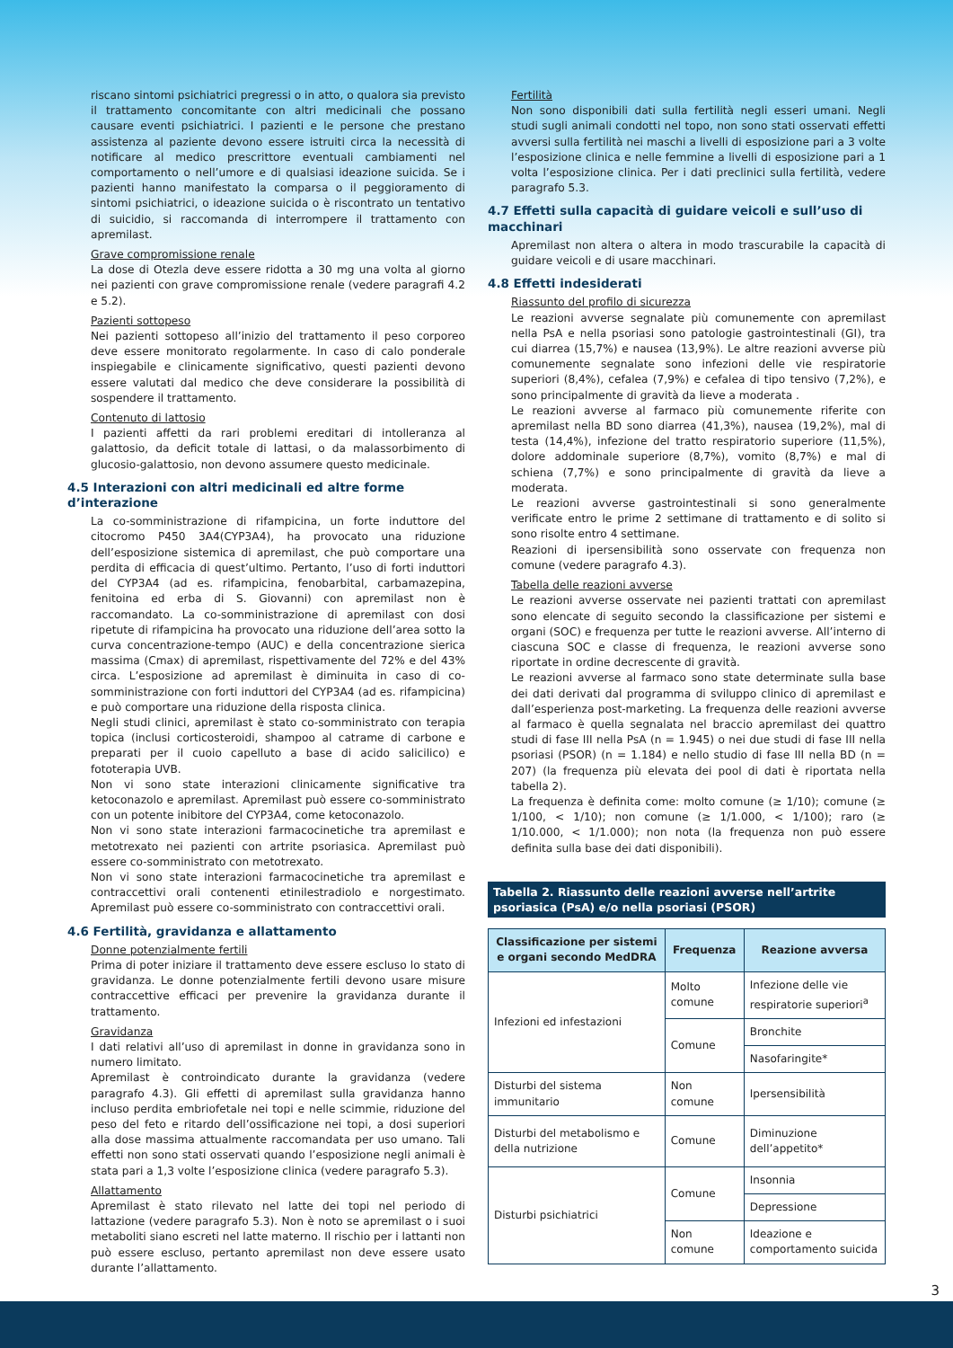riscano sintomi psichiatrici pregressi o in atto, o qualora sia previsto il trattamento concomitante con altri medicinali che possano causare eventi psichiatrici. I pazienti e le persone che prestano assistenza al paziente devono essere istruiti circa la necessità di notificare al medico prescrittore eventuali cambiamenti nel comportamento o nell’umore e di qualsiasi ideazione suicida. Se i pazienti hanno manifestato la comparsa o il peggioramento di sintomi psichiatrici, o ideazione suicida o è riscontrato un tentativo di suicidio, si raccomanda di interrompere il trattamento con apremilast.
Grave compromissione renale
La dose di Otezla deve essere ridotta a 30 mg una volta al giorno nei pazienti con grave compromissione renale (vedere paragrafi 4.2 e 5.2).
Pazienti sottopeso
Nei pazienti sottopeso all’inizio del trattamento il peso corporeo deve essere monitorato regolarmente. In caso di calo ponderale inspiegabile e clinicamente significativo, questi pazienti devono essere valutati dal medico che deve considerare la possibilità di sospendere il trattamento.
Contenuto di lattosio
I pazienti affetti da rari problemi ereditari di intolleranza al galattosio, da deficit totale di lattasi, o da malassorbimento di glucosio-galattosio, non devono assumere questo medicinale.
4.5 Interazioni con altri medicinali ed altre forme d’interazione
La co-somministrazione di rifampicina, un forte induttore del citocromo P450 3A4(CYP3A4), ha provocato una riduzione dell’esposizione sistemica di apremilast, che può comportare una perdita di efficacia di quest’ultimo. Pertanto, l’uso di forti induttori del CYP3A4 (ad es. rifampicina, fenobarbital, carbamazepina, fenitoina ed erba di S. Giovanni) con apremilast non è raccomandato. La co-somministrazione di apremilast con dosi ripetute di rifampicina ha provocato una riduzione dell’area sotto la curva concentrazione-tempo (AUC) e della concentrazione sierica massima (Cmax) di apremilast, rispettivamente del 72% e del 43% circa. L’esposizione ad apremilast è diminuita in caso di co-somministrazione con forti induttori del CYP3A4 (ad es. rifampicina) e può comportare una riduzione della risposta clinica.
Negli studi clinici, apremilast è stato co-somministrato con terapia topica (inclusi corticosteroidi, shampoo al catrame di carbone e preparati per il cuoio capelluto a base di acido salicilico) e fototerapia UVB.
Non vi sono state interazioni clinicamente significative tra ketoconazolo e apremilast. Apremilast può essere co-somministrato con un potente inibitore del CYP3A4, come ketoconazolo.
Non vi sono state interazioni farmacocinetiche tra apremilast e metotrexato nei pazienti con artrite psoriasica. Apremilast può essere co-somministrato con metotrexato.
Non vi sono state interazioni farmacocinetiche tra apremilast e contraccettivi orali contenenti etinilestradiolo e norgestimato. Apremilast può essere co-somministrato con contraccettivi orali.
4.6 Fertilità, gravidanza e allattamento
Donne potenzialmente fertili
Prima di poter iniziare il trattamento deve essere escluso lo stato di gravidanza. Le donne potenzialmente fertili devono usare misure contraccettive efficaci per prevenire la gravidanza durante il trattamento.
Gravidanza
I dati relativi all’uso di apremilast in donne in gravidanza sono in numero limitato.
Apremilast è controindicato durante la gravidanza (vedere paragrafo 4.3). Gli effetti di apremilast sulla gravidanza hanno incluso perdita embriofetale nei topi e nelle scimmie, riduzione del peso del feto e ritardo dell’ossificazione nei topi, a dosi superiori alla dose massima attualmente raccomandata per uso umano. Tali effetti non sono stati osservati quando l’esposizione negli animali è stata pari a 1,3 volte l’esposizione clinica (vedere paragrafo 5.3).
Allattamento
Apremilast è stato rilevato nel latte dei topi nel periodo di lattazione (vedere paragrafo 5.3). Non è noto se apremilast o i suoi metaboliti siano escreti nel latte materno. Il rischio per i lattanti non può essere escluso, pertanto apremilast non deve essere usato durante l’allattamento.
Fertilità
Non sono disponibili dati sulla fertilità negli esseri umani. Negli studi sugli animali condotti nel topo, non sono stati osservati effetti avversi sulla fertilità nei maschi a livelli di esposizione pari a 3 volte l’esposizione clinica e nelle femmine a livelli di esposizione pari a 1 volta l’esposizione clinica. Per i dati preclinici sulla fertilità, vedere paragrafo 5.3.
4.7 Effetti sulla capacità di guidare veicoli e sull’uso di macchinari
Apremilast non altera o altera in modo trascurabile la capacità di guidare veicoli e di usare macchinari.
4.8 Effetti indesiderati
Riassunto del profilo di sicurezza
Le reazioni avverse segnalate più comunemente con apremilast nella PsA e nella psoriasi sono patologie gastrointestinali (GI), tra cui diarrea (15,7%) e nausea (13,9%). Le altre reazioni avverse più comunemente segnalate sono infezioni delle vie respiratorie superiori (8,4%), cefalea (7,9%) e cefalea di tipo tensivo (7,2%), e sono principalmente di gravità da lieve a moderata .
Le reazioni avverse al farmaco più comunemente riferite con apremilast nella BD sono diarrea (41,3%), nausea (19,2%), mal di testa (14,4%), infezione del tratto respiratorio superiore (11,5%), dolore addominale superiore (8,7%), vomito (8,7%) e mal di schiena (7,7%) e sono principalmente di gravità da lieve a moderata.
Le reazioni avverse gastrointestinali si sono generalmente verificate entro le prime 2 settimane di trattamento e di solito si sono risolte entro 4 settimane.
Reazioni di ipersensibilità sono osservate con frequenza non comune (vedere paragrafo 4.3).
Tabella delle reazioni avverse
Le reazioni avverse osservate nei pazienti trattati con apremilast sono elencate di seguito secondo la classificazione per sistemi e organi (SOC) e frequenza per tutte le reazioni avverse. All’interno di ciascuna SOC e classe di frequenza, le reazioni avverse sono riportate in ordine decrescente di gravità.
Le reazioni avverse al farmaco sono state determinate sulla base dei dati derivati dal programma di sviluppo clinico di apremilast e dall’esperienza post-marketing. La frequenza delle reazioni avverse al farmaco è quella segnalata nel braccio apremilast dei quattro studi di fase III nella PsA (n = 1.945) o nei due studi di fase III nella psoriasi (PSOR) (n = 1.184) e nello studio di fase III nella BD (n = 207) (la frequenza più elevata dei pool di dati è riportata nella tabella 2).
La frequenza è definita come: molto comune (≥ 1/10); comune (≥ 1/100, < 1/10); non comune (≥ 1/1.000, < 1/100); raro (≥ 1/10.000, < 1/1.000); non nota (la frequenza non può essere definita sulla base dei dati disponibili).
Tabella 2. Riassunto delle reazioni avverse nell’artrite psoriasica (PsA) e/o nella psoriasi (PSOR)
| Classificazione per sistemi e organi secondo MedDRA | Frequenza | Reazione avversa |
| --- | --- | --- |
| Infezioni ed infestazioni | Molto comune | Infezione delle vie respiratorie superiori<sup>a</sup> |
| | Comune | Bronchite |
| | | Nasofaringite* |
| Disturbi del sistema immunitario | Non comune | Ipersensibilità |
| Disturbi del metabolismo e della nutrizione | Comune | Diminuzione dell’appetito* |
| Disturbi psichiatrici | Comune | Insonnia |
| | | Depressione |
| | Non comune | Ideazione e comportamento suicida |
3